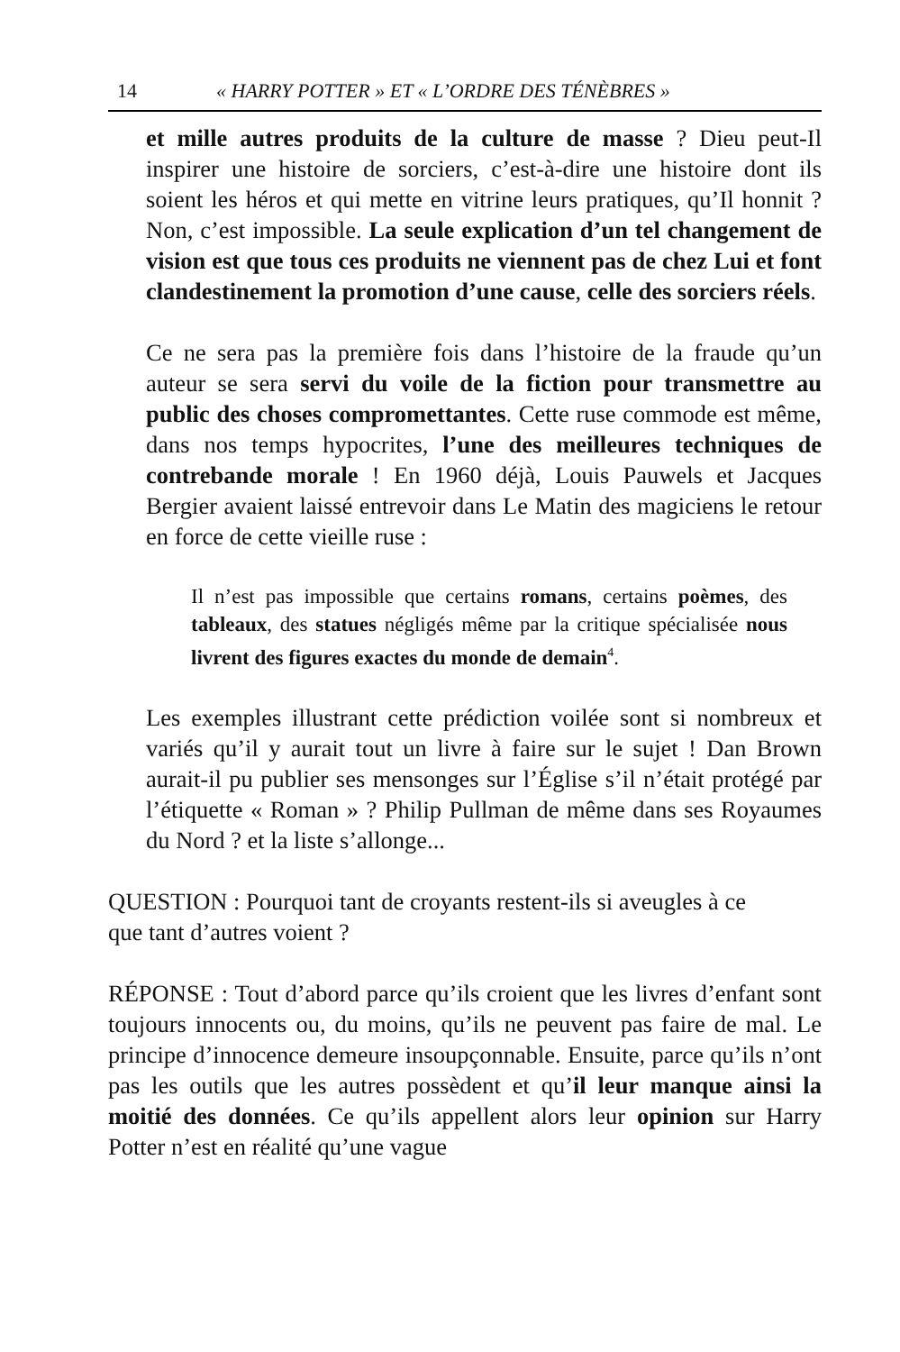14 « HARRY POTTER » ET « L’ORDRE DES TÉNÈBRES »
et mille autres produits de la culture de masse ? Dieu peut-Il inspirer une histoire de sorciers, c’est-à-dire une histoire dont ils soient les héros et qui mette en vitrine leurs pratiques, qu’Il honnit ? Non, c’est impossible. La seule explication d’un tel changement de vision est que tous ces produits ne viennent pas de chez Lui et font clandestinement la promotion d’une cause, celle des sorciers réels.
Ce ne sera pas la première fois dans l’histoire de la fraude qu’un auteur se sera servi du voile de la fiction pour transmettre au public des choses compromettantes. Cette ruse commode est même, dans nos temps hypocrites, l’une des meilleures techniques de contrebande morale ! En 1960 déjà, Louis Pauwels et Jacques Bergier avaient laissé entrevoir dans Le Matin des magiciens le retour en force de cette vieille ruse :
Il n’est pas impossible que certains romans, certains poèmes, des tableaux, des statues négligés même par la critique spécialisée nous livrent des figures exactes du monde de demain<sup>4</sup>.
Les exemples illustrant cette prédiction voilée sont si nombreux et variés qu’il y aurait tout un livre à faire sur le sujet ! Dan Brown aurait-il pu publier ses mensonges sur l’Église s’il n’était protégé par l’étiquette « Roman » ? Philip Pullman de même dans ses Royaumes du Nord ? et la liste s’allonge...
QUESTION : Pourquoi tant de croyants restent-ils si aveugles à ce que tant d’autres voient ?
RÉPONSE : Tout d’abord parce qu’ils croient que les livres d’enfant sont toujours innocents ou, du moins, qu’ils ne peuvent pas faire de mal. Le principe d’innocence demeure insoupçonnable. Ensuite, parce qu’ils n’ont pas les outils que les autres possèdent et qu’il leur manque ainsi la moitié des données. Ce qu’ils appellent alors leur opinion sur Harry Potter n’est en réalité qu’une vague